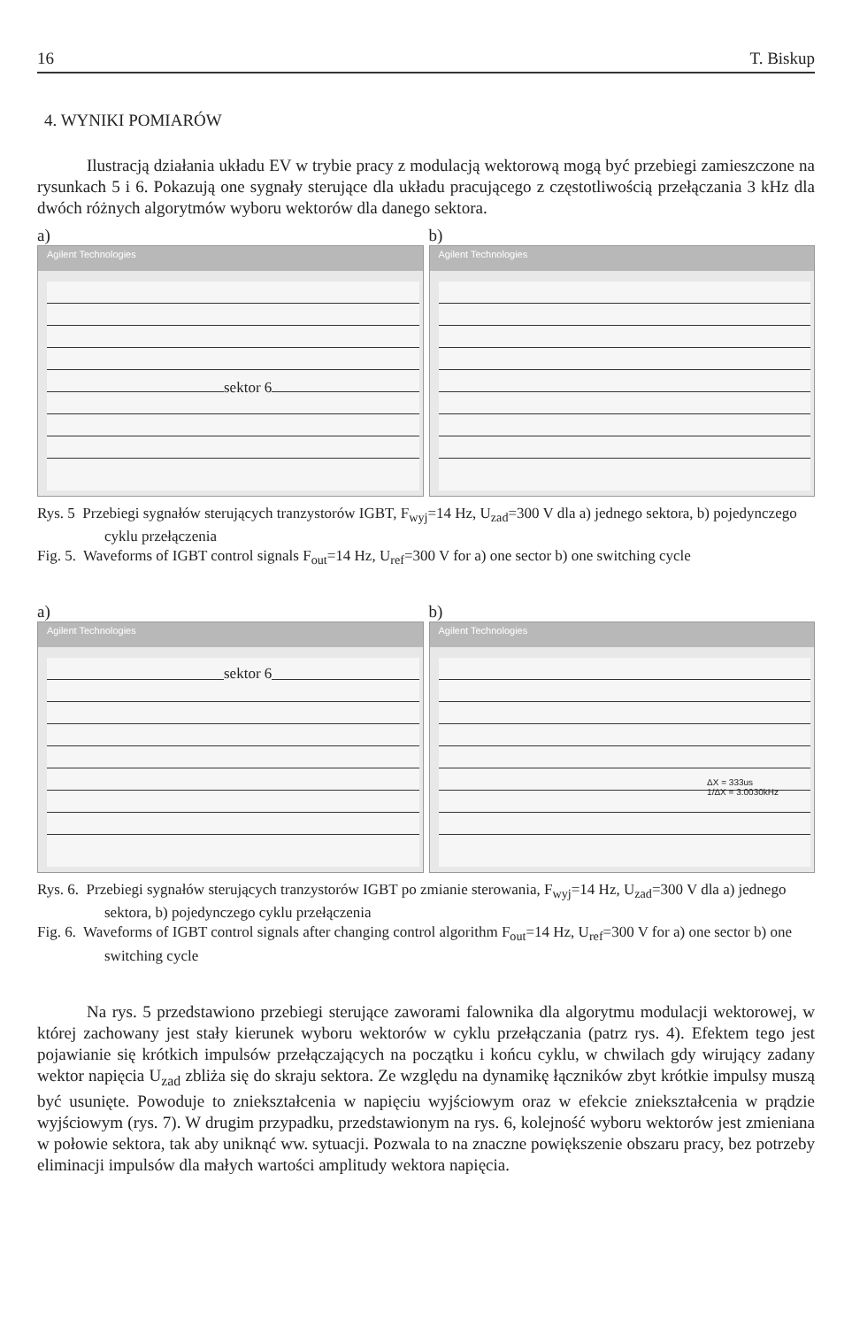16 T. Biskup
4. WYNIKI POMIARÓW
Ilustracją działania układu EV w trybie pracy z modulacją wektorową mogą być przebiegi zamieszczone na rysunkach 5 i 6. Pokazują one sygnały sterujące dla układu pracującego z częstotliwością przełączania 3 kHz dla dwóch różnych algorytmów wyboru wektorów dla danego sektora.
a)
Agilent Technologies
sektor 6
b)
Agilent Technologies
Rys. 5 Przebiegi sygnałów sterujących tranzystorów IGBT, F<sub>wyj</sub>=14 Hz, U<sub>zad</sub>=300 V dla a) jednego sektora, b) pojedynczego cyklu przełączenia
Fig. 5. Waveforms of IGBT control signals F<sub>out</sub>=14 Hz, U<sub>ref</sub>=300 V for a) one sector b) one switching cycle
a)
Agilent Technologies
sektor 6
b)
Agilent Technologies
ΔX = 333us
1/ΔX = 3.0030kHz
Rys. 6. Przebiegi sygnałów sterujących tranzystorów IGBT po zmianie sterowania, F<sub>wyj</sub>=14 Hz, U<sub>zad</sub>=300 V dla a) jednego sektora, b) pojedynczego cyklu przełączenia
Fig. 6. Waveforms of IGBT control signals after changing control algorithm F<sub>out</sub>=14 Hz, U<sub>ref</sub>=300 V for a) one sector b) one switching cycle
Na rys. 5 przedstawiono przebiegi sterujące zaworami falownika dla algorytmu modulacji wektorowej, w której zachowany jest stały kierunek wyboru wektorów w cyklu przełączania (patrz rys. 4). Efektem tego jest pojawianie się krótkich impulsów przełączających na początku i końcu cyklu, w chwilach gdy wirujący zadany wektor napięcia U<sub>zad</sub> zbliża się do skraju sektora. Ze względu na dynamikę łączników zbyt krótkie impulsy muszą być usunięte. Powoduje to zniekształcenia w napięciu wyjściowym oraz w efekcie zniekształcenia w prądzie wyjściowym (rys. 7). W drugim przypadku, przedstawionym na rys. 6, kolejność wyboru wektorów jest zmieniana w połowie sektora, tak aby uniknąć ww. sytuacji. Pozwala to na znaczne powiększenie obszaru pracy, bez potrzeby eliminacji impulsów dla małych wartości amplitudy wektora napięcia.